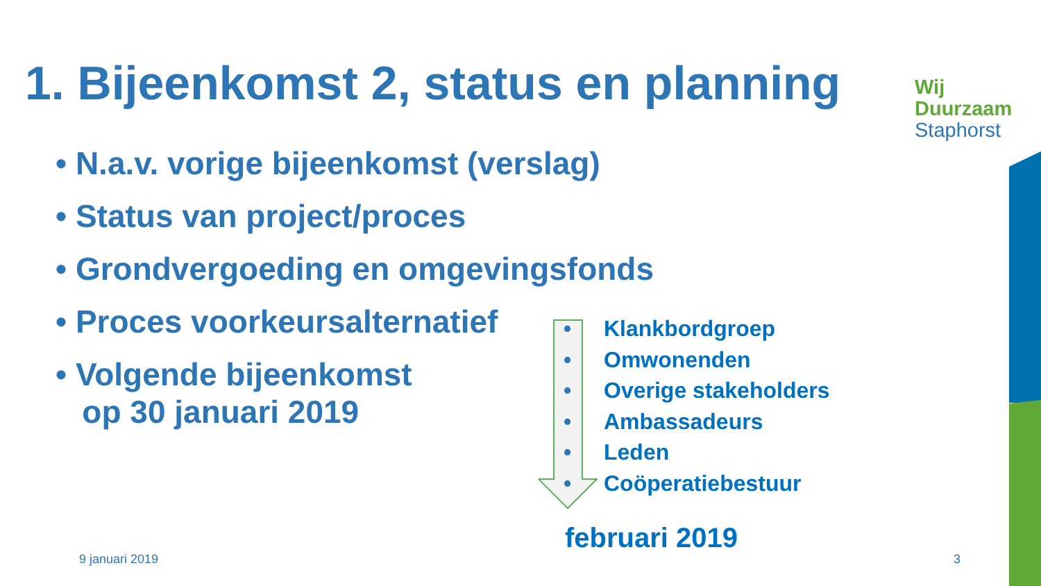1. Bijeenkomst 2, status en planning
Wij
Duurzaam
Staphorst
• N.a.v. vorige bijeenkomst (verslag)
• Status van project/proces
• Grondvergoeding en omgevingsfonds
• Proces voorkeursalternatief
• Volgende bijeenkomst
op 30 januari 2019
• Klankbordgroep
• Omwonenden
• Overige stakeholders
• Ambassadeurs
• Leden
• Coöperatiebestuur
februari 2019
9 januari 2019 3